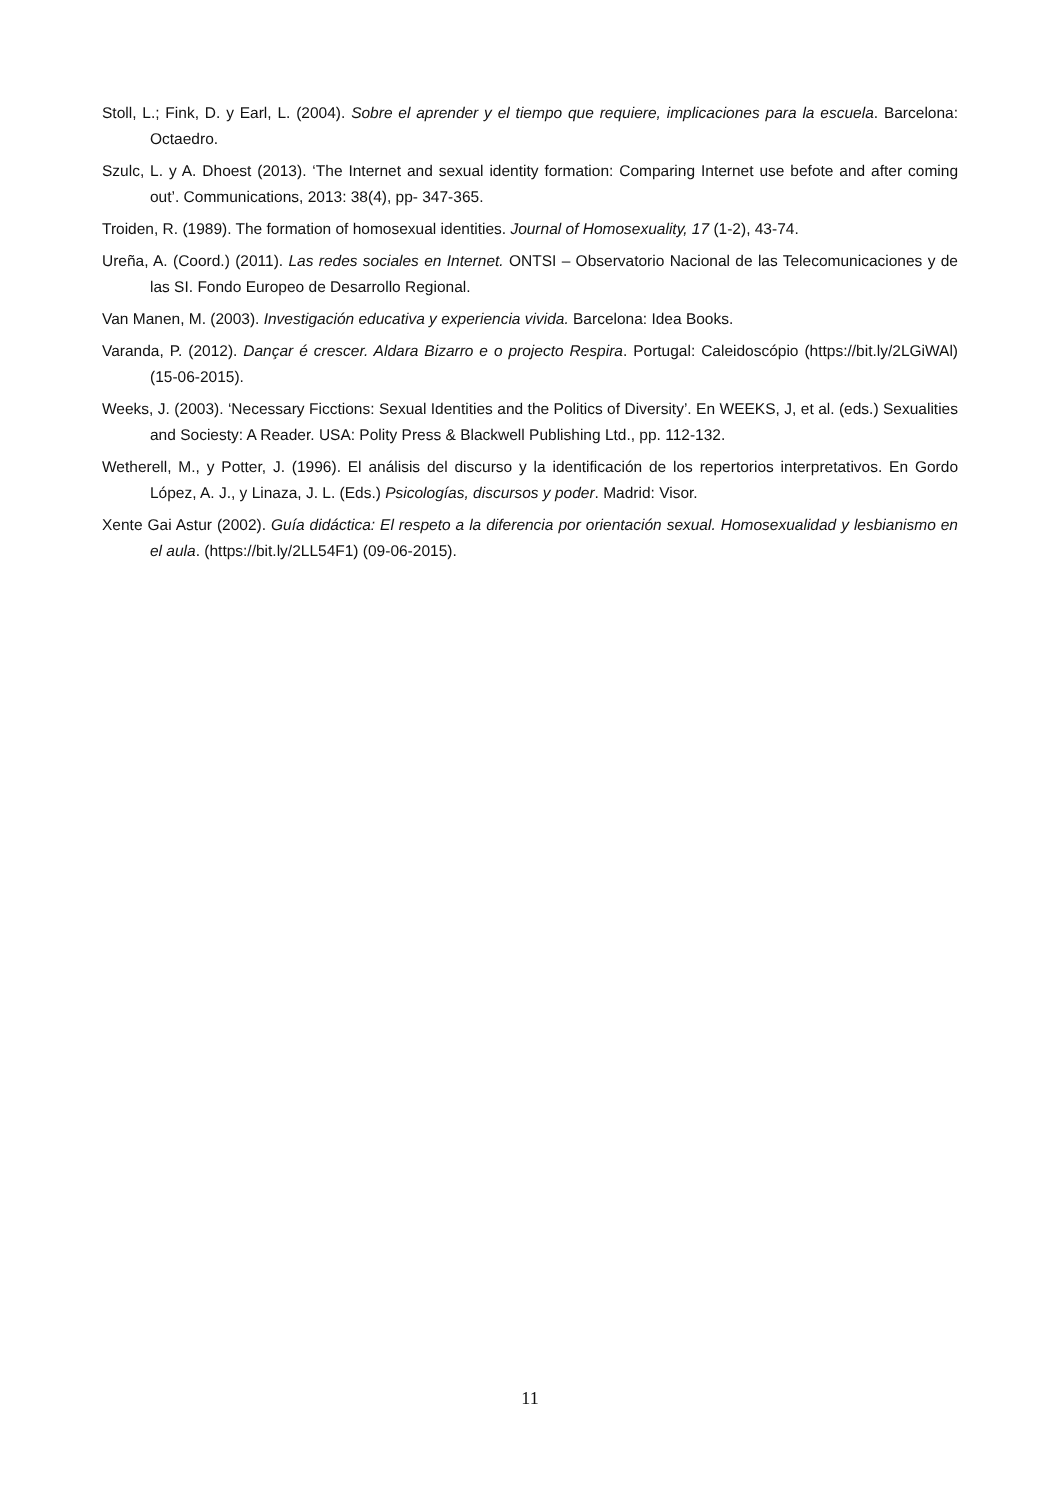Stoll, L.; Fink, D. y Earl, L. (2004). Sobre el aprender y el tiempo que requiere, implicaciones para la escuela. Barcelona: Octaedro.
Szulc, L. y A. Dhoest (2013). ‘The Internet and sexual identity formation: Comparing Internet use befote and after coming out’. Communications, 2013: 38(4), pp- 347-365.
Troiden, R. (1989). The formation of homosexual identities. Journal of Homosexuality, 17 (1-2), 43-74.
Ureña, A. (Coord.) (2011). Las redes sociales en Internet. ONTSI – Observatorio Nacional de las Telecomunicaciones y de las SI. Fondo Europeo de Desarrollo Regional.
Van Manen, M. (2003). Investigación educativa y experiencia vivida. Barcelona: Idea Books.
Varanda, P. (2012). Dançar é crescer. Aldara Bizarro e o projecto Respira. Portugal: Caleidoscópio (https://bit.ly/2LGiWAl) (15-06-2015).
Weeks, J. (2003). ‘Necessary Ficctions: Sexual Identities and the Politics of Diversity’. En WEEKS, J, et al. (eds.) Sexualities and Sociesty: A Reader. USA: Polity Press & Blackwell Publishing Ltd., pp. 112-132.
Wetherell, M., y Potter, J. (1996). El análisis del discurso y la identificación de los repertorios interpretativos. En Gordo López, A. J., y Linaza, J. L. (Eds.) Psicologías, discursos y poder. Madrid: Visor.
Xente Gai Astur (2002). Guía didáctica: El respeto a la diferencia por orientación sexual. Homosexualidad y lesbianismo en el aula. (https://bit.ly/2LL54F1) (09-06-2015).
11